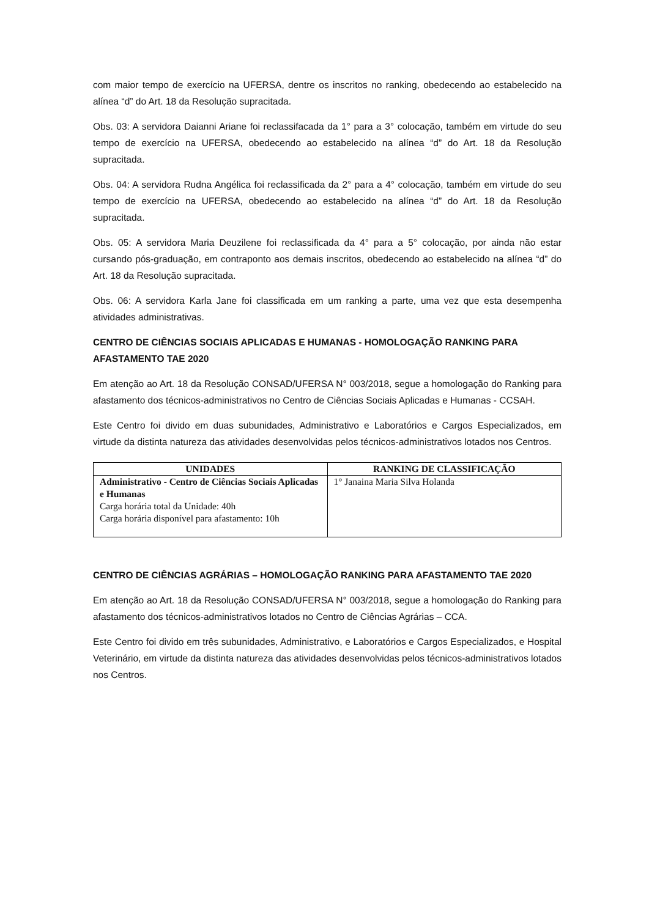com maior tempo de exercício na UFERSA, dentre os inscritos no ranking, obedecendo ao estabelecido na alínea “d” do Art. 18 da Resolução supracitada.
Obs. 03: A servidora Daianni Ariane foi reclassifacada da 1° para a 3° colocação, também em virtude do seu tempo de exercício na UFERSA, obedecendo ao estabelecido na alínea “d” do Art. 18 da Resolução supracitada.
Obs. 04: A servidora Rudna Angélica foi reclassificada da 2° para a 4° colocação, também em virtude do seu tempo de exercício na UFERSA, obedecendo ao estabelecido na alínea “d” do Art. 18 da Resolução supracitada.
Obs. 05: A servidora Maria Deuzilene foi reclassificada da 4° para a 5° colocação, por ainda não estar cursando pós-graduação, em contraponto aos demais inscritos, obedecendo ao estabelecido na alínea “d” do Art. 18 da Resolução supracitada.
Obs. 06: A servidora Karla Jane foi classificada em um ranking a parte, uma vez que esta desempenha atividades administrativas.
CENTRO DE CIÊNCIAS SOCIAIS APLICADAS E HUMANAS - HOMOLOGAÇÃO RANKING PARA AFASTAMENTO TAE 2020
Em atenção ao Art. 18 da Resolução CONSAD/UFERSA N° 003/2018, segue a homologação do Ranking para afastamento dos técnicos-administrativos no Centro de Ciências Sociais Aplicadas e Humanas - CCSAH.
Este Centro foi divido em duas subunidades, Administrativo e Laboratórios e Cargos Especializados, em virtude da distinta natureza das atividades desenvolvidas pelos técnicos-administrativos lotados nos Centros.
| UNIDADES | RANKING DE CLASSIFICAÇÃO |
| --- | --- |
| Administrativo - Centro de Ciências Sociais Aplicadas e Humanas Carga horária total da Unidade: 40h Carga horária disponível para afastamento: 10h | 1° Janaina Maria Silva Holanda |
CENTRO DE CIÊNCIAS AGRÁRIAS – HOMOLOGAÇÃO RANKING PARA AFASTAMENTO TAE 2020
Em atenção ao Art. 18 da Resolução CONSAD/UFERSA N° 003/2018, segue a homologação do Ranking para afastamento dos técnicos-administrativos lotados no Centro de Ciências Agrárias – CCA.
Este Centro foi divido em três subunidades, Administrativo, e Laboratórios e Cargos Especializados, e Hospital Veterinário, em virtude da distinta natureza das atividades desenvolvidas pelos técnicos-administrativos lotados nos Centros.